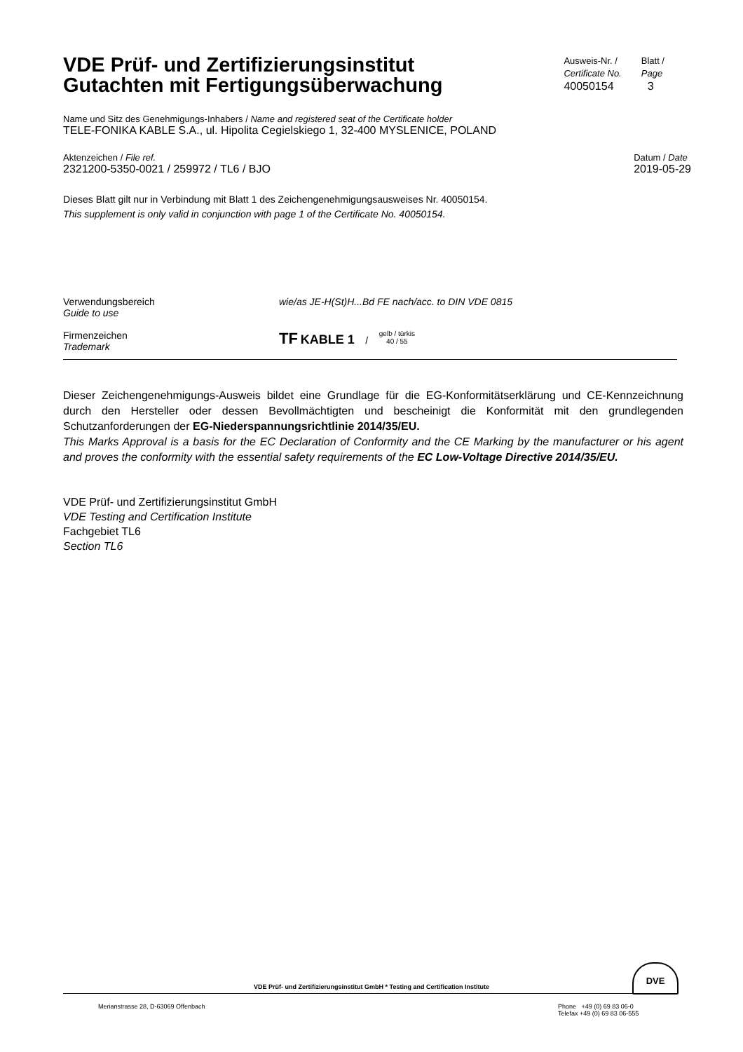VDE Prüf- und Zertifizierungsinstitut
Gutachten mit Fertigungsüberwachung
Ausweis-Nr. /
Certificate No.
40050154
Blatt /
Page
3
Name und Sitz des Genehmigungs-Inhabers / Name and registered seat of the Certificate holder
TELE-FONIKA KABLE S.A., ul. Hipolita Cegielskiego 1, 32-400 MYSLENICE, POLAND
Aktenzeichen / File ref.
2321200-5350-0021 / 259972 / TL6 / BJO
Datum / Date
2019-05-29
Dieses Blatt gilt nur in Verbindung mit Blatt 1 des Zeichengenehmigungsausweises Nr. 40050154.
This supplement is only valid in conjunction with page 1 of the Certificate No. 40050154.
Verwendungsbereich
Guide to use
wie/as JE-H(St)H...Bd FE nach/acc. to DIN VDE 0815
Firmenzeichen
Trademark
TF KABLE 1 / gelb / türkis
40 / 55
Dieser Zeichengenehmigungs-Ausweis bildet eine Grundlage für die EG-Konformitätserklärung und CE-Kennzeichnung durch den Hersteller oder dessen Bevollmächtigten und bescheinigt die Konformität mit den grundlegenden Schutzanforderungen der EG-Niederspannungsrichtlinie 2014/35/EU.
This Marks Approval is a basis for the EC Declaration of Conformity and the CE Marking by the manufacturer or his agent and proves the conformity with the essential safety requirements of the EC Low-Voltage Directive 2014/35/EU.
VDE Prüf- und Zertifizierungsinstitut GmbH
VDE Testing and Certification Institute
Fachgebiet TL6
Section TL6
DVE
VDE Prüf- und Zertifizierungsinstitut GmbH * Testing and Certification Institute
Merianstrasse 28, D-63069 Offenbach
Phone +49 (0) 69 83 06-0
Telefax +49 (0) 69 83 06-555